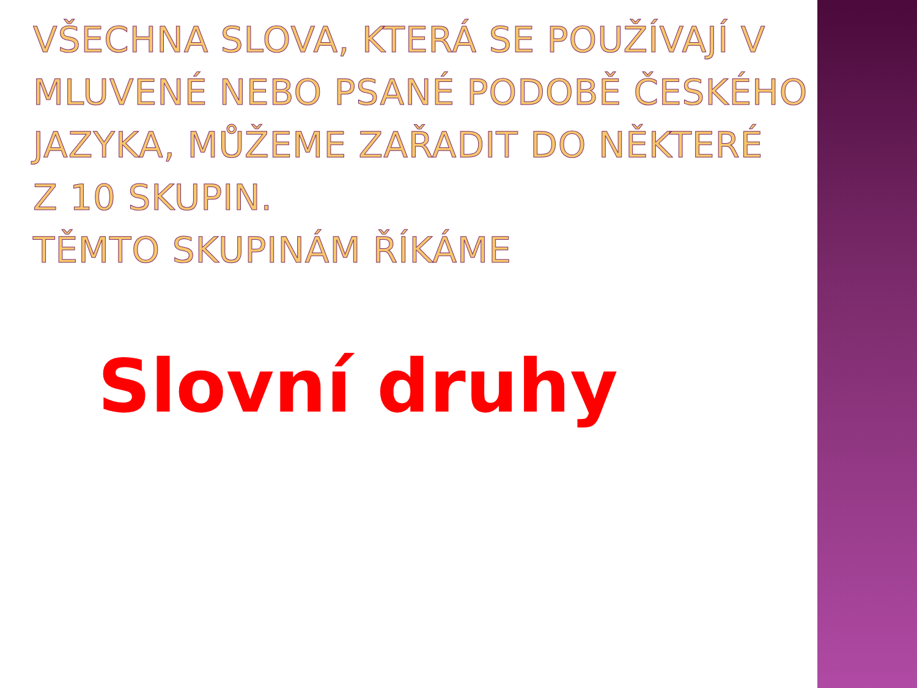VŠECHNA SLOVA, KTERÁ SE POUŽÍVAJÍ V
MLUVENÉ NEBO PSANÉ PODOBĚ ČESKÉHO
JAZYKA, MŮŽEME ZAŘADIT DO NĚKTERÉ
Z 10 SKUPIN.
TĚMTO SKUPINÁM ŘÍKÁME
Slovní druhy